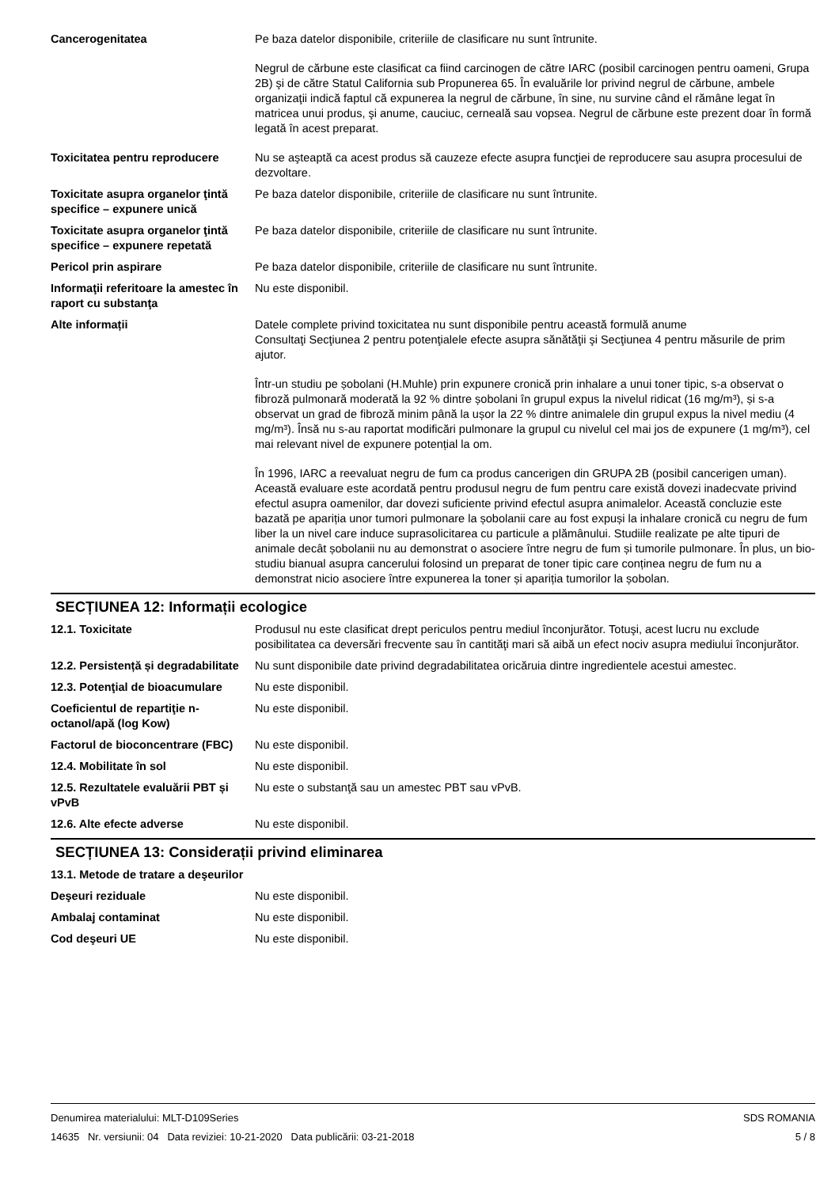Cancerogenitatea Pe baza datelor disponibile, criteriile de clasificare nu sunt întrunite.
Negrul de cărbune este clasificat ca fiind carcinogen de către IARC (posibil carcinogen pentru oameni, Grupa 2B) şi de către Statul California sub Propunerea 65. În evaluările lor privind negrul de cărbune, ambele organizaţii indică faptul că expunerea la negrul de cărbune, în sine, nu survine când el rămâne legat în matricea unui produs, şi anume, cauciuc, cerneală sau vopsea. Negrul de cărbune este prezent doar în formă legată în acest preparat.
Toxicitatea pentru reproducere
Nu se aşteaptă ca acest produs să cauzeze efecte asupra funcţiei de reproducere sau asupra procesului de dezvoltare.
Toxicitate asupra organelor ţintă specifice – expunere unică
Pe baza datelor disponibile, criteriile de clasificare nu sunt întrunite.
Toxicitate asupra organelor ţintă specifice – expunere repetată
Pe baza datelor disponibile, criteriile de clasificare nu sunt întrunite.
Pericol prin aspirare Pe baza datelor disponibile, criteriile de clasificare nu sunt întrunite.
Informaţii referitoare la amestec în raport cu substanţa
Nu este disponibil.
Alte informații Datele complete privind toxicitatea nu sunt disponibile pentru această formulă anume
Consultaţi Secţiunea 2 pentru potenţialele efecte asupra sănătăţii şi Secţiunea 4 pentru măsurile de prim ajutor.
Într-un studiu pe șobolani (H.Muhle) prin expunere cronică prin inhalare a unui toner tipic, s-a observat o fibroză pulmonară moderată la 92 % dintre șobolani în grupul expus la nivelul ridicat (16 mg/m³), și s-a observat un grad de fibroză minim până la ușor la 22 % dintre animalele din grupul expus la nivel mediu (4 mg/m³). Însă nu s-au raportat modificări pulmonare la grupul cu nivelul cel mai jos de expunere (1 mg/m³), cel mai relevant nivel de expunere potențial la om.
În 1996, IARC a reevaluat negru de fum ca produs cancerigen din GRUPA 2B (posibil cancerigen uman). Această evaluare este acordată pentru produsul negru de fum pentru care există dovezi inadecvate privind efectul asupra oamenilor, dar dovezi suficiente privind efectul asupra animalelor. Această concluzie este bazată pe apariția unor tumori pulmonare la șobolanii care au fost expuși la inhalare cronică cu negru de fum liber la un nivel care induce suprasolicitarea cu particule a plămânului. Studiile realizate pe alte tipuri de animale decât șobolanii nu au demonstrat o asociere între negru de fum și tumorile pulmonare. În plus, un bio-studiu bianual asupra cancerului folosind un preparat de toner tipic care conținea negru de fum nu a demonstrat nicio asociere între expunerea la toner și apariția tumorilor la șobolan.
SECȚIUNEA 12: Informații ecologice
12.1. Toxicitate Produsul nu este clasificat drept periculos pentru mediul înconjurător. Totuşi, acest lucru nu exclude posibilitatea ca deversări frecvente sau în cantităţi mari să aibă un efect nociv asupra mediului înconjurător.
12.2. Persistență și degradabilitate
Nu sunt disponibile date privind degradabilitatea oricăruia dintre ingredientele acestui amestec.
12.3. Potenţial de bioacumulare
Nu este disponibil.
Coeficientul de repartiţie n-octanol/apă (log Kow)
Nu este disponibil.
Factorul de bioconcentrare (FBC)
Nu este disponibil.
12.4. Mobilitate în sol Nu este disponibil.
12.5. Rezultatele evaluării PBT și vPvB
Nu este o substanţă sau un amestec PBT sau vPvB.
12.6. Alte efecte adverse Nu este disponibil.
SECȚIUNEA 13: Considerații privind eliminarea
13.1. Metode de tratare a deşeurilor
Deşeuri reziduale Nu este disponibil.
Ambalaj contaminat Nu este disponibil.
Cod deşeuri UE Nu este disponibil.
Denumirea materialului: MLT-D109Series
14635 Nr. versiunii: 04 Data reviziei: 10-21-2020 Data publicării: 03-21-2018
SDS ROMANIA
5 / 8